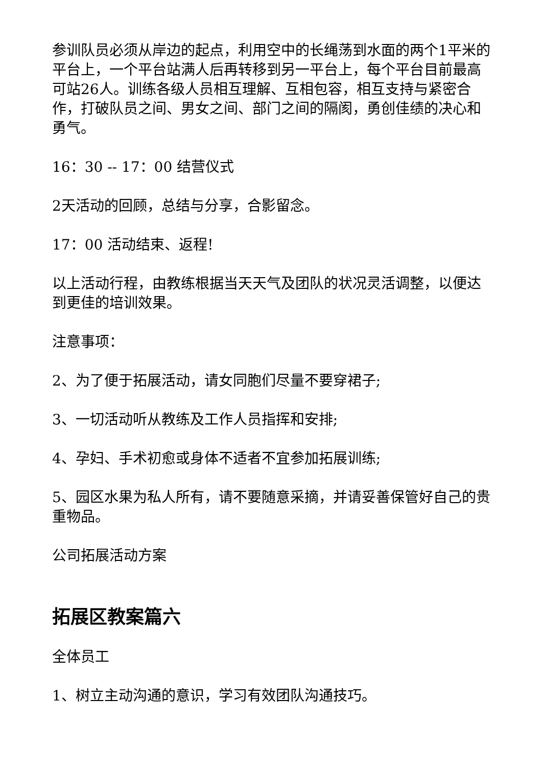参训队员必须从岸边的起点，利用空中的长绳荡到水面的两个1平米的平台上，一个平台站满人后再转移到另一平台上，每个平台目前最高可站26人。训练各级人员相互理解、互相包容，相互支持与紧密合作，打破队员之间、男女之间、部门之间的隔阂，勇创佳绩的决心和勇气。
16：30 -- 17：00 结营仪式
2天活动的回顾，总结与分享，合影留念。
17：00 活动结束、返程!
以上活动行程，由教练根据当天天气及团队的状况灵活调整，以便达到更佳的培训效果。
注意事项：
2、为了便于拓展活动，请女同胞们尽量不要穿裙子;
3、一切活动听从教练及工作人员指挥和安排;
4、孕妇、手术初愈或身体不适者不宜参加拓展训练;
5、园区水果为私人所有，请不要随意采摘，并请妥善保管好自己的贵重物品。
公司拓展活动方案
拓展区教案篇六
全体员工
1、树立主动沟通的意识，学习有效团队沟通技巧。